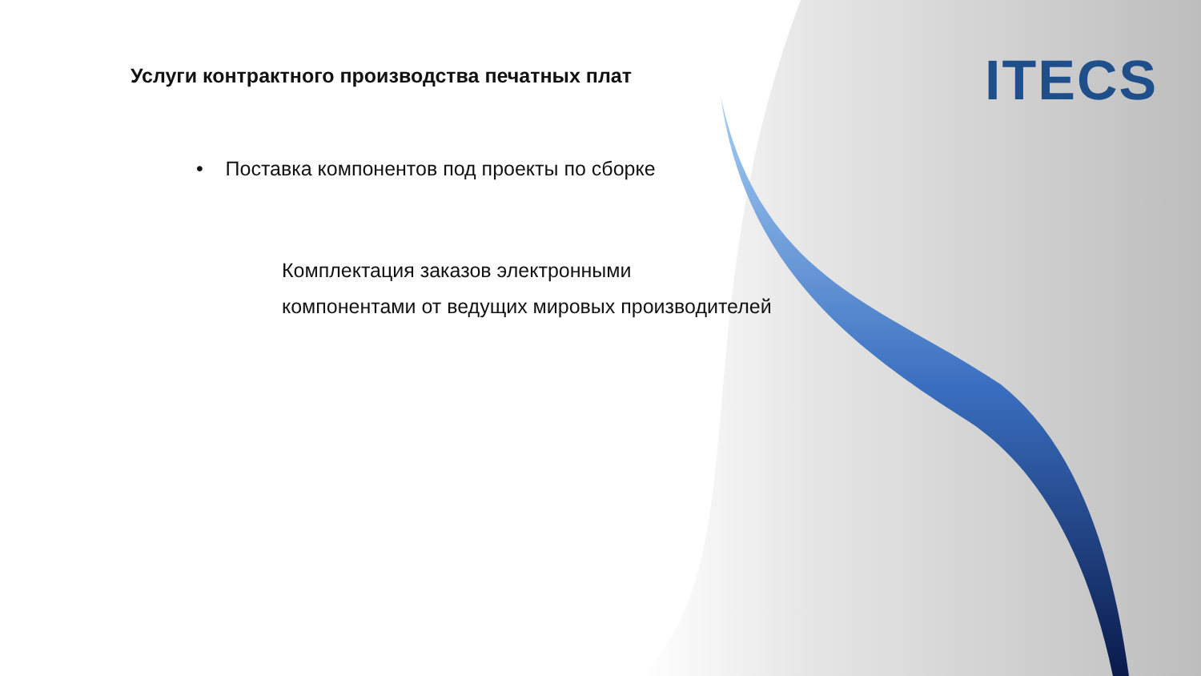Услуги контрактного производства печатных плат
• Поставка компонентов под проекты по сборке
Комплектация заказов электронными
компонентами от ведущих мировых производителей
ITECS